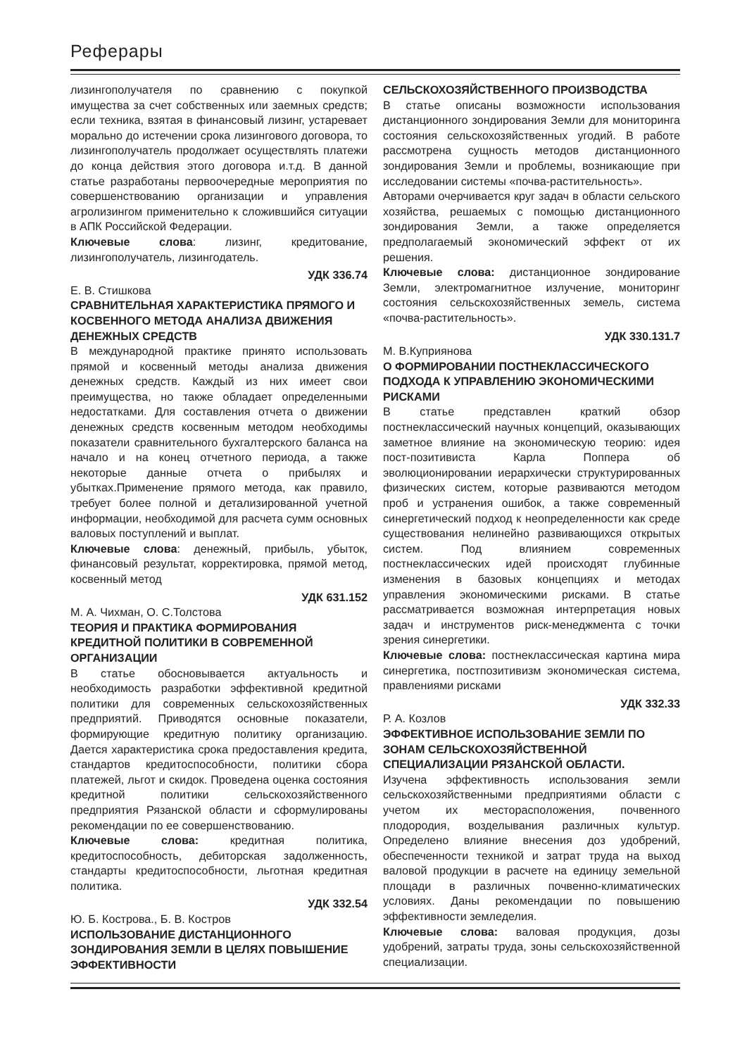Реферары
лизингополучателя по сравнению с покупкой имущества за счет собственных или заемных средств; если техника, взятая в финансовый лизинг, устаревает морально до истечении срока лизингового договора, то лизингополучатель продолжает осуществлять платежи до конца действия этого договора и.т.д. В данной статье разработаны первоочередные мероприятия по совершенствованию организации и управления агролизингом применительно к сложившийся ситуации в АПК Российской Федерации.
Ключевые слова: лизинг, кредитование, лизингополучатель, лизингодатель.
УДК 336.74
Е. В. Стишкова
СРАВНИТЕЛЬНАЯ ХАРАКТЕРИСТИКА ПРЯМОГО И КОСВЕННОГО МЕТОДА АНАЛИЗА ДВИЖЕНИЯ ДЕНЕЖНЫХ СРЕДСТВ
В международной практике принято использовать прямой и косвенный методы анализа движения денежных средств. Каждый из них имеет свои преимущества, но также обладает определенными недостатками. Для составления отчета о движении денежных средств косвенным методом необходимы показатели сравнительного бухгалтерского баланса на начало и на конец отчетного периода, а также некоторые данные отчета о прибылях и убытках.Применение прямого метода, как правило, требует более полной и детализированной учетной информации, необходимой для расчета сумм основных валовых поступлений и выплат.
Ключевые слова: денежный, прибыль, убыток, финансовый результат, корректировка, прямой метод, косвенный метод
УДК 631.152
М. А. Чихман, О. С.Толстова
ТЕОРИЯ И ПРАКТИКА ФОРМИРОВАНИЯ КРЕДИТНОЙ ПОЛИТИКИ В СОВРЕМЕННОЙ ОРГАНИЗАЦИИ
В статье обосновывается актуальность и необходимость разработки эффективной кредитной политики для современных сельскохозяйственных предприятий. Приводятся основные показатели, формирующие кредитную политику организацию. Дается характеристика срока предоставления кредита, стандартов кредитоспособности, политики сбора платежей, льгот и скидок. Проведена оценка состояния кредитной политики сельскохозяйственного предприятия Рязанской области и сформулированы рекомендации по ее совершенствованию.
Ключевые слова: кредитная политика, кредитоспособность, дебиторская задолженность, стандарты кредитоспособности, льготная кредитная политика.
УДК 332.54
Ю. Б. Кострова., Б. В. Костров
ИСПОЛЬЗОВАНИЕ ДИСТАНЦИОННОГО ЗОНДИРОВАНИЯ ЗЕМЛИ В ЦЕЛЯХ ПОВЫШЕНИЕ ЭФФЕКТИВНОСТИ
СЕЛЬСКОХОЗЯЙСТВЕННОГО ПРОИЗВОДСТВА
В статье описаны возможности использования дистанционного зондирования Земли для мониторинга состояния сельскохозяйственных угодий. В работе рассмотрена сущность методов дистанционного зондирования Земли и проблемы, возникающие при исследовании системы «почва-растительность».
Авторами очерчивается круг задач в области сельского хозяйства, решаемых с помощью дистанционного зондирования Земли, а также определяется предполагаемый экономический эффект от их решения.
Ключевые слова: дистанционное зондирование Земли, электромагнитное излучение, мониторинг состояния сельскохозяйственных земель, система «почва-растительность».
УДК 330.131.7
М. В.Куприянова
О ФОРМИРОВАНИИ ПОСТНЕКЛАССИЧЕСКОГО ПОДХОДА К УПРАВЛЕНИЮ ЭКОНОМИЧЕСКИМИ РИСКАМИ
В статье представлен краткий обзор постнеклассический научных концепций, оказывающих заметное влияние на экономическую теорию: идея пост-позитивиста Карла Поппера об эволюционировании иерархически структурированных физических систем, которые развиваются методом проб и устранения ошибок, а также современный синергетический подход к неопределенности как среде существования нелинейно развивающихся открытых систем. Под влиянием современных постнеклассических идей происходят глубинные изменения в базовых концепциях и методах управления экономическими рисками. В статье рассматривается возможная интерпретация новых задач и инструментов риск-менеджмента с точки зрения синергетики.
Ключевые слова: постнеклассическая картина мира синергетика, постпозитивизм экономическая система, правлениями рисками
УДК 332.33
Р. А. Козлов
ЭФФЕКТИВНОЕ ИСПОЛЬЗОВАНИЕ ЗЕМЛИ ПО ЗОНАМ СЕЛЬСКОХОЗЯЙСТВЕННОЙ СПЕЦИАЛИЗАЦИИ РЯЗАНСКОЙ ОБЛАСТИ.
Изучена эффективность использования земли сельскохозяйственными предприятиями области с учетом их месторасположения, почвенного плодородия, возделывания различных культур. Определено влияние внесения доз удобрений, обеспеченности техникой и затрат труда на выход валовой продукции в расчете на единицу земельной площади в различных почвенно-климатических условиях. Даны рекомендации по повышению эффективности земледелия.
Ключевые слова: валовая продукция, дозы удобрений, затраты труда, зоны сельскохозяйственной специализации.